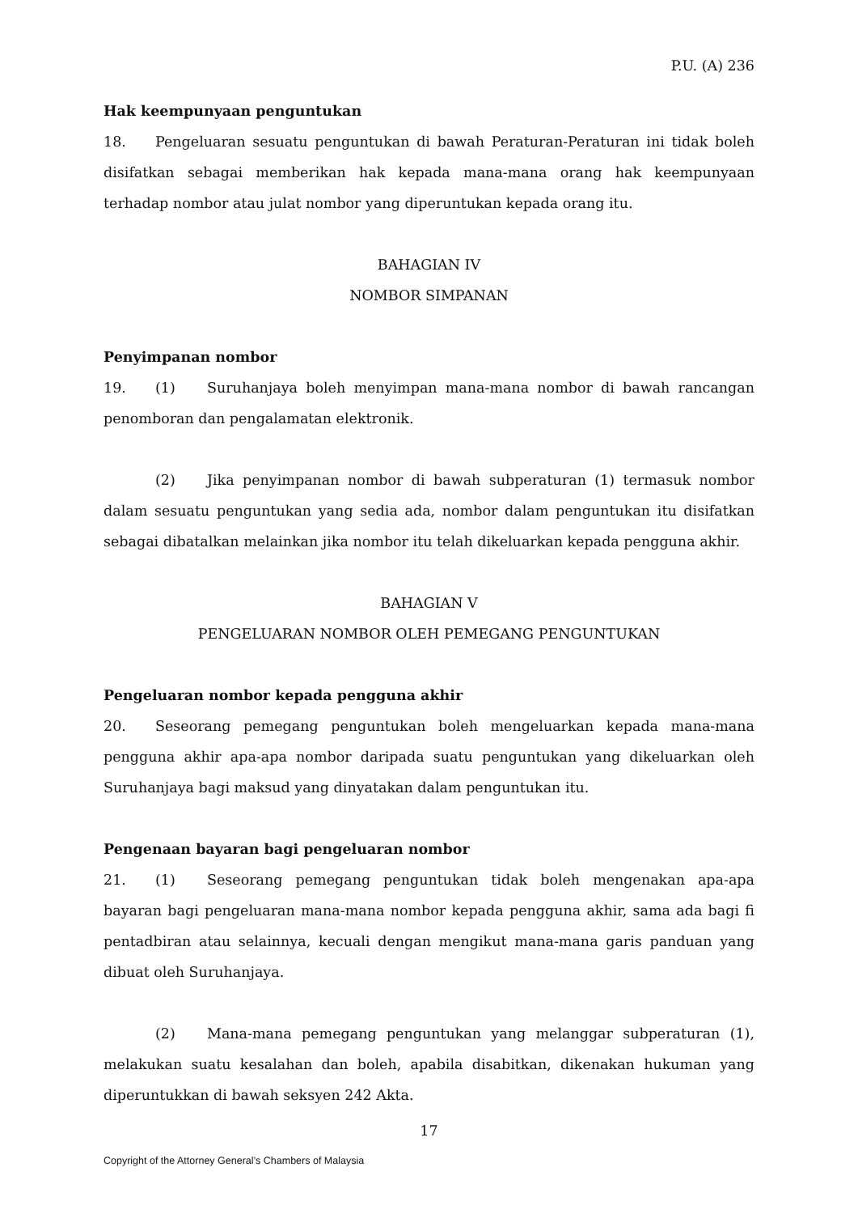P.U. (A) 236
Hak keempunyaan penguntukan
18. Pengeluaran sesuatu penguntukan di bawah Peraturan-Peraturan ini tidak boleh disifatkan sebagai memberikan hak kepada mana-mana orang hak keempunyaan terhadap nombor atau julat nombor yang diperuntukan kepada orang itu.
BAHAGIAN IV
NOMBOR SIMPANAN
Penyimpanan nombor
19. (1) Suruhanjaya boleh menyimpan mana-mana nombor di bawah rancangan penomboran dan pengalamatan elektronik.
(2) Jika penyimpanan nombor di bawah subperaturan (1) termasuk nombor dalam sesuatu penguntukan yang sedia ada, nombor dalam penguntukan itu disifatkan sebagai dibatalkan melainkan jika nombor itu telah dikeluarkan kepada pengguna akhir.
BAHAGIAN V
PENGELUARAN NOMBOR OLEH PEMEGANG PENGUNTUKAN
Pengeluaran nombor kepada pengguna akhir
20. Seseorang pemegang penguntukan boleh mengeluarkan kepada mana-mana pengguna akhir apa-apa nombor daripada suatu penguntukan yang dikeluarkan oleh Suruhanjaya bagi maksud yang dinyatakan dalam penguntukan itu.
Pengenaan bayaran bagi pengeluaran nombor
21. (1) Seseorang pemegang penguntukan tidak boleh mengenakan apa-apa bayaran bagi pengeluaran mana-mana nombor kepada pengguna akhir, sama ada bagi fi pentadbiran atau selainnya, kecuali dengan mengikut mana-mana garis panduan yang dibuat oleh Suruhanjaya.
(2) Mana-mana pemegang penguntukan yang melanggar subperaturan (1), melakukan suatu kesalahan dan boleh, apabila disabitkan, dikenakan hukuman yang diperuntukkan di bawah seksyen 242 Akta.
17
Copyright of the Attorney General’s Chambers of Malaysia